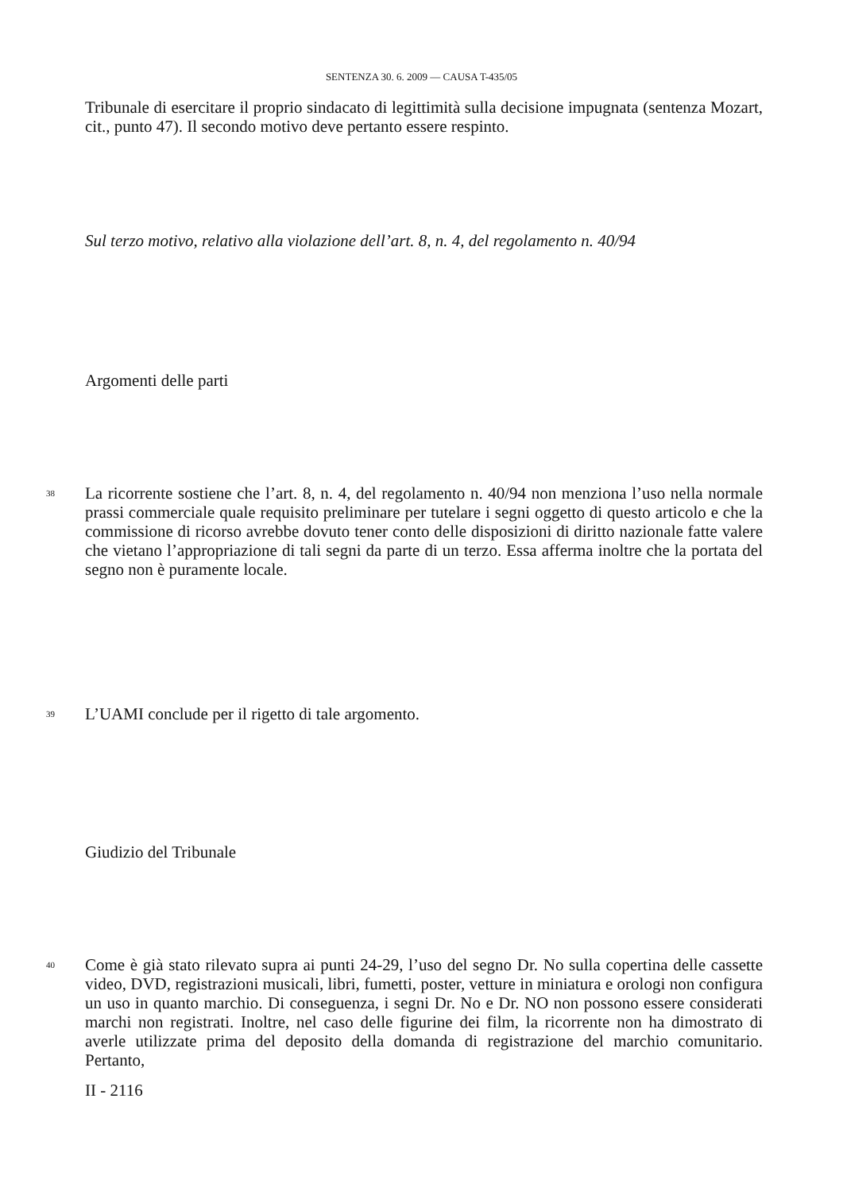SENTENZA 30. 6. 2009 — CAUSA T-435/05
Tribunale di esercitare il proprio sindacato di legittimità sulla decisione impugnata (sentenza Mozart, cit., punto 47). Il secondo motivo deve pertanto essere respinto.
Sul terzo motivo, relativo alla violazione dell’art. 8, n. 4, del regolamento n. 40/94
Argomenti delle parti
38
La ricorrente sostiene che l’art. 8, n. 4, del regolamento n. 40/94 non menziona l’uso nella normale prassi commerciale quale requisito preliminare per tutelare i segni oggetto di questo articolo e che la commissione di ricorso avrebbe dovuto tener conto delle disposizioni di diritto nazionale fatte valere che vietano l’appropriazione di tali segni da parte di un terzo. Essa afferma inoltre che la portata del segno non è puramente locale.
39
L’UAMI conclude per il rigetto di tale argomento.
Giudizio del Tribunale
40
Come è già stato rilevato supra ai punti 24-29, l’uso del segno Dr. No sulla copertina delle cassette video, DVD, registrazioni musicali, libri, fumetti, poster, vetture in miniatura e orologi non configura un uso in quanto marchio. Di conseguenza, i segni Dr. No e Dr. NO non possono essere considerati marchi non registrati. Inoltre, nel caso delle figurine dei film, la ricorrente non ha dimostrato di averle utilizzate prima del deposito della domanda di registrazione del marchio comunitario. Pertanto,
II - 2116